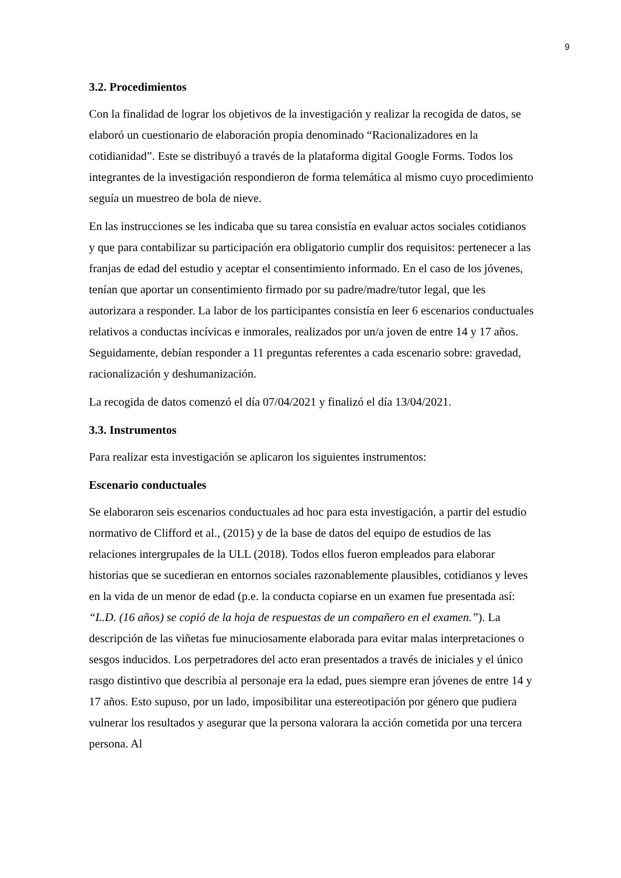9
3.2. Procedimientos
Con la finalidad de lograr los objetivos de la investigación y realizar la recogida de datos, se elaboró un cuestionario de elaboración propia denominado “Racionalizadores en la cotidianidad”. Este se distribuyó a través de la plataforma digital Google Forms. Todos los integrantes de la investigación respondieron de forma telemática al mismo cuyo procedimiento seguía un muestreo de bola de nieve.
En las instrucciones se les indicaba que su tarea consistía en evaluar actos sociales cotidianos y que para contabilizar su participación era obligatorio cumplir dos requisitos: pertenecer a las franjas de edad del estudio y aceptar el consentimiento informado. En el caso de los jóvenes, tenían que aportar un consentimiento firmado por su padre/madre/tutor legal, que les autorizara a responder. La labor de los participantes consistía en leer 6 escenarios conductuales relativos a conductas incívicas e inmorales, realizados por un/a joven de entre 14 y 17 años. Seguidamente, debían responder a 11 preguntas referentes a cada escenario sobre: gravedad, racionalización y deshumanización.
La recogida de datos comenzó el día 07/04/2021 y finalizó el día 13/04/2021.
3.3. Instrumentos
Para realizar esta investigación se aplicaron los siguientes instrumentos:
Escenario conductuales
Se elaboraron seis escenarios conductuales ad hoc para esta investigación, a partir del estudio normativo de Clifford et al., (2015) y de la base de datos del equipo de estudios de las relaciones intergrupales de la ULL (2018). Todos ellos fueron empleados para elaborar historias que se sucedieran en entornos sociales razonablemente plausibles, cotidianos y leves en la vida de un menor de edad (p.e. la conducta copiarse en un examen fue presentada así: “L.D. (16 años) se copió de la hoja de respuestas de un compañero en el examen.”). La descripción de las viñetas fue minuciosamente elaborada para evitar malas interpretaciones o sesgos inducidos. Los perpetradores del acto eran presentados a través de iniciales y el único rasgo distintivo que describía al personaje era la edad, pues siempre eran jóvenes de entre 14 y 17 años. Esto supuso, por un lado, imposibilitar una estereotipación por género que pudiera vulnerar los resultados y asegurar que la persona valorara la acción cometida por una tercera persona. Al